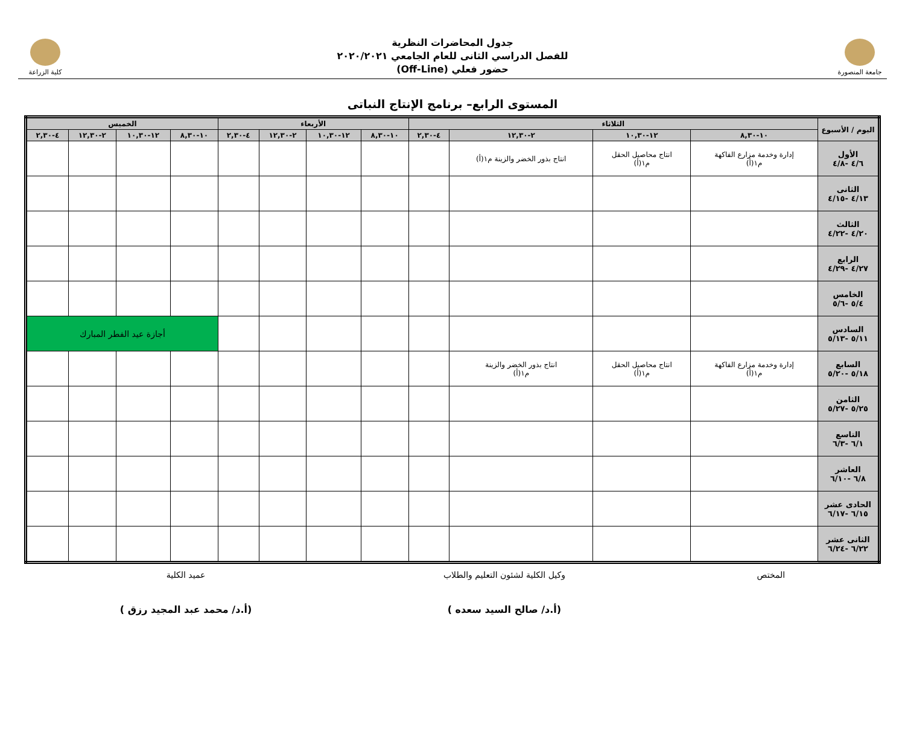جامعة المنصورة
جدول المحاضرات النظرية
للفصل الدراسي الثانى للعام الجامعي ٢٠٢٠/٢٠٢١
حضور فعلي (Off-Line)
كلية الزراعة
المستوى الرابع– برنامج الإنتاج النباتى
| اليوم / الأسبوع | الثلاثاء | | | | الأربعاء | | | | الخميس | | | |
| --- | --- | --- | --- | --- | --- | --- | --- | --- | --- | --- | --- | --- |
| | ١٠-٨,٣٠ | ١٢-١٠,٣٠ | ٢-١٢,٣٠ | ٤-٢,٣٠ | ١٠-٨,٣٠ | ١٢-١٠,٣٠ | ٢-١٢,٣٠ | ٤-٢,٣٠ | ١٠-٨,٣٠ | ١٢-١٠,٣٠ | ٢-١٢,٣٠ | ٤-٢,٣٠ |
| الأول ٤/٦ -٤/٨ | إدارة وخدمة مزارع الفاكهة م١(أ) | انتاج محاصيل الحقل م١(أ) | انتاج بذور الخضر والزينة م١(أ) | | | | | | | | | |
| الثانى ٤/١٣ -٤/١٥ | | | | | | | | | | | | |
| الثالث ٤/٢٠ -٤/٢٢ | | | | | | | | | | | | |
| الرابع ٤/٢٧ -٤/٢٩ | | | | | | | | | | | | |
| الخامس ٥/٤ -٥/٦ | | | | | | | | | | | | |
| السادس ٥/١١ -٥/١٣ | | | | | | | | | أجازة عيد الفطر المبارك | | | |
| السابع ٥/١٨ -٥/٢٠ | إدارة وخدمة مزارع الفاكهة م١(أ) | انتاج محاصيل الحقل م١(أ) | انتاج بذور الخضر والزينة م١(أ) | | | | | | | | | |
| الثامن ٥/٢٥ -٥/٢٧ | | | | | | | | | | | | |
| التاسع ٦/١ -٦/٣ | | | | | | | | | | | | |
| العاشر ٦/٨ -٦/١٠ | | | | | | | | | | | | |
| الحادى عشر ٦/١٥ -٦/١٧ | | | | | | | | | | | | |
| الثانى عشر ٦/٢٢ -٦/٢٤ | | | | | | | | | | | | |
المختص وكيل الكلية لشئون التعليم والطلاب
(أ.د/ صالح السيد سعده )
عميد الكلية
(أ.د/ محمد عبد المجيد رزق )